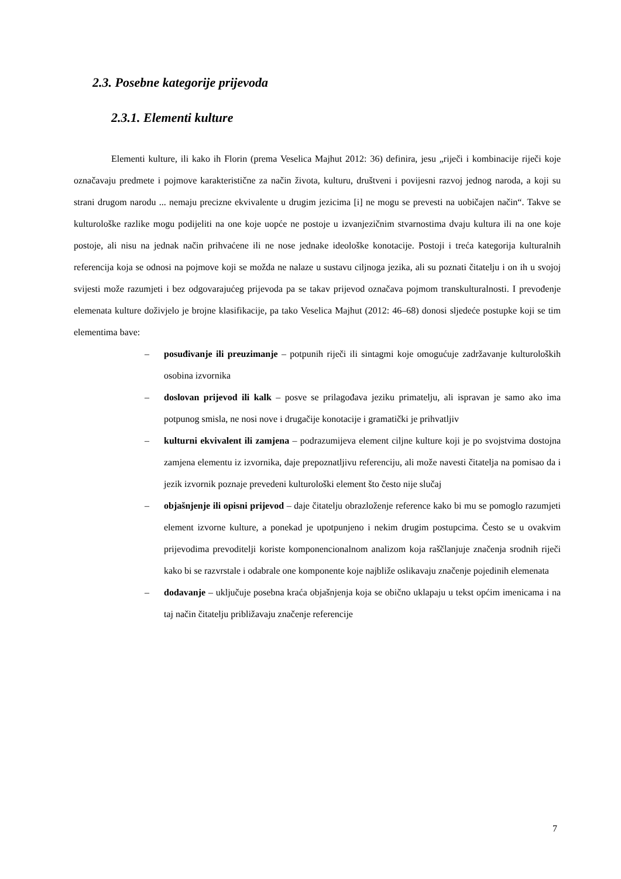2.3. Posebne kategorije prijevoda
2.3.1. Elementi kulture
Elementi kulture, ili kako ih Florin (prema Veselica Majhut 2012: 36) definira, jesu „riječi i kombinacije riječi koje označavaju predmete i pojmove karakteristične za način života, kulturu, društveni i povijesni razvoj jednog naroda, a koji su strani drugom narodu ... nemaju precizne ekvivalente u drugim jezicima [i] ne mogu se prevesti na uobičajen način“. Takve se kulturološke razlike mogu podijeliti na one koje uopće ne postoje u izvanjezičnim stvarnostima dvaju kultura ili na one koje postoje, ali nisu na jednak način prihvaćene ili ne nose jednake ideološke konotacije. Postoji i treća kategorija kulturalnih referencija koja se odnosi na pojmove koji se možda ne nalaze u sustavu ciljnoga jezika, ali su poznati čitatelju i on ih u svojoj svijesti može razumjeti i bez odgovarajućeg prijevoda pa se takav prijevod označava pojmom transkulturalnosti. I prevođenje elemenata kulture doživjelo je brojne klasifikacije, pa tako Veselica Majhut (2012: 46–68) donosi sljedeće postupke koji se tim elementima bave:
– posuđivanje ili preuzimanje – potpunih riječi ili sintagmi koje omogućuje zadržavanje kulturoloških osobina izvornika
– doslovan prijevod ili kalk – posve se prilagođava jeziku primatelju, ali ispravan je samo ako ima potpunog smisla, ne nosi nove i drugačije konotacije i gramatički je prihvatljiv
– kulturni ekvivalent ili zamjena – podrazumijeva element ciljne kulture koji je po svojstvima dostojna zamjena elementu iz izvornika, daje prepoznatljivu referenciju, ali može navesti čitatelja na pomisao da i jezik izvornik poznaje prevedeni kulturološki element što često nije slučaj
– objašnjenje ili opisni prijevod – daje čitatelju obrazloženje reference kako bi mu se pomoglo razumjeti element izvorne kulture, a ponekad je upotpunjeno i nekim drugim postupcima. Često se u ovakvim prijevodima prevoditelji koriste komponencionalnom analizom koja raščlanjuje značenja srodnih riječi kako bi se razvrstale i odabrale one komponente koje najbliže oslikavaju značenje pojedinih elemenata
– dodavanje – uključuje posebna kraća objašnjenja koja se obično uklapaju u tekst općim imenicama i na taj način čitatelju približavaju značenje referencije
7